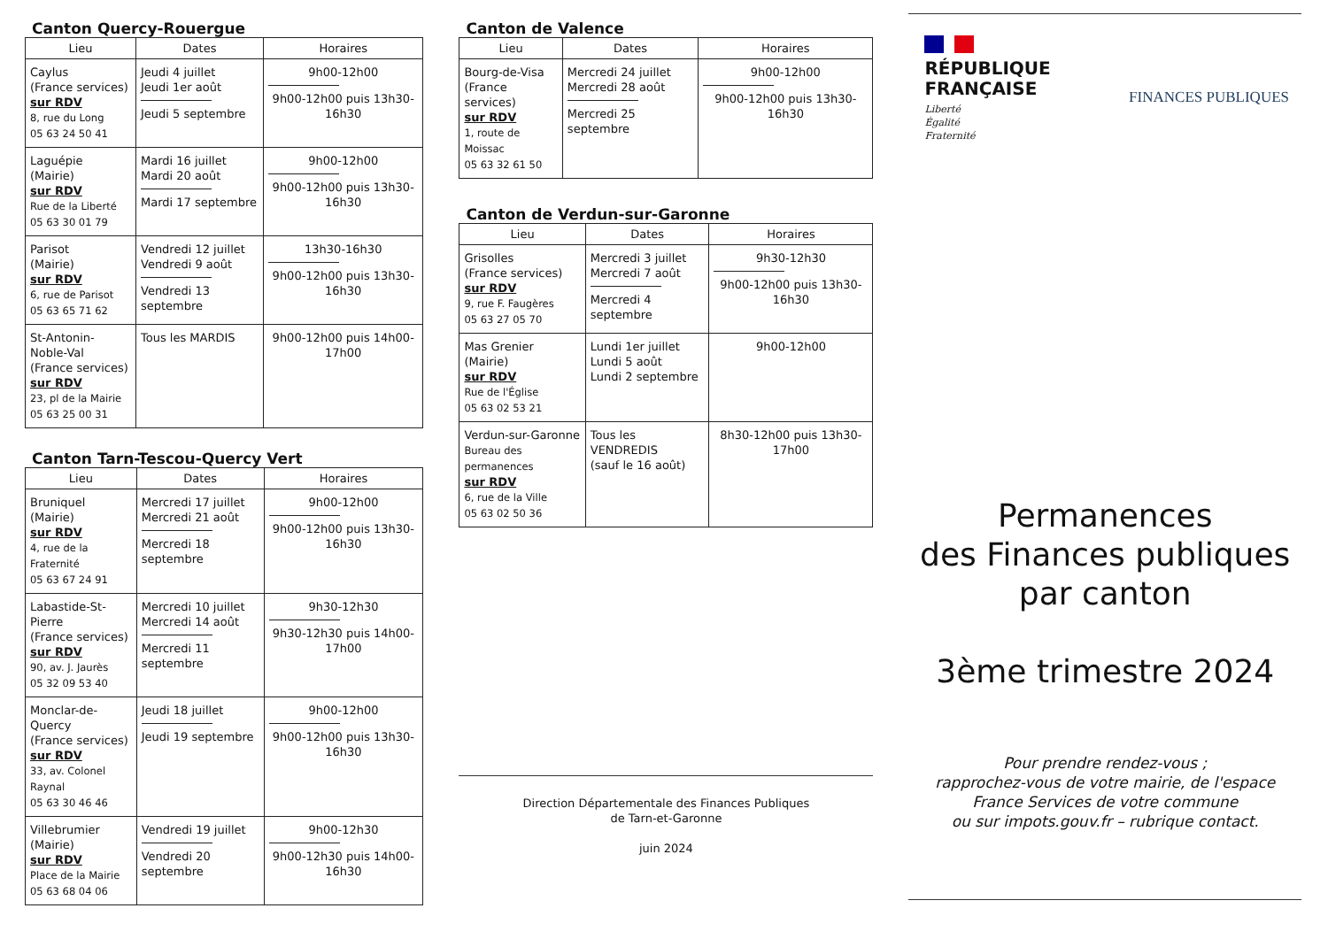Canton Quercy-Rouergue
| Lieu | Dates | Horaires |
| --- | --- | --- |
| Caylus (France services) sur RDV 8, rue du Long 05 63 24 50 41 | Jeudi 4 juillet Jeudi 1er août Jeudi 5 septembre | 9h00-12h00 9h00-12h00 puis 13h30-16h30 |
| Laguépie (Mairie) sur RDV Rue de la Liberté 05 63 30 01 79 | Mardi 16 juillet Mardi 20 août Mardi 17 septembre | 9h00-12h00 9h00-12h00 puis 13h30-16h30 |
| Parisot (Mairie) sur RDV 6, rue de Parisot 05 63 65 71 62 | Vendredi 12 juillet Vendredi 9 août Vendredi 13 septembre | 13h30-16h30 9h00-12h00 puis 13h30-16h30 |
| St-Antonin-Noble-Val (France services) sur RDV 23, pl de la Mairie 05 63 25 00 31 | Tous les MARDIS | 9h00-12h00 puis 14h00-17h00 |
Canton Tarn-Tescou-Quercy Vert
| Lieu | Dates | Horaires |
| --- | --- | --- |
| Bruniquel (Mairie) sur RDV 4, rue de la Fraternité 05 63 67 24 91 | Mercredi 17 juillet Mercredi 21 août Mercredi 18 septembre | 9h00-12h00 9h00-12h00 puis 13h30-16h30 |
| Labastide-St-Pierre (France services) sur RDV 90, av. J. Jaurès 05 32 09 53 40 | Mercredi 10 juillet Mercredi 14 août Mercredi 11 septembre | 9h30-12h30 9h30-12h30 puis 14h00-17h00 |
| Monclar-de-Quercy (France services) sur RDV 33, av. Colonel Raynal 05 63 30 46 46 | Jeudi 18 juillet Jeudi 19 septembre | 9h00-12h00 9h00-12h00 puis 13h30-16h30 |
| Villebrumier (Mairie) sur RDV Place de la Mairie 05 63 68 04 06 | Vendredi 19 juillet Vendredi 20 septembre | 9h00-12h30 9h00-12h30 puis 14h00-16h30 |
Canton de Valence
| Lieu | Dates | Horaires |
| --- | --- | --- |
| Bourg-de-Visa (France services) sur RDV 1, route de Moissac 05 63 32 61 50 | Mercredi 24 juillet Mercredi 28 août Mercredi 25 septembre | 9h00-12h00 9h00-12h00 puis 13h30-16h30 |
Canton de Verdun-sur-Garonne
| Lieu | Dates | Horaires |
| --- | --- | --- |
| Grisolles (France services) sur RDV 9, rue F. Faugères 05 63 27 05 70 | Mercredi 3 juillet Mercredi 7 août Mercredi 4 septembre | 9h30-12h30 9h00-12h00 puis 13h30-16h30 |
| Mas Grenier (Mairie) sur RDV Rue de l'Église 05 63 02 53 21 | Lundi 1er juillet Lundi 5 août Lundi 2 septembre | 9h00-12h00 |
| Verdun-sur-Garonne Bureau des permanences sur RDV 6, rue de la Ville 05 63 02 50 36 | Tous les VENDREDIS (sauf le 16 août) | 8h30-12h00 puis 13h30-17h00 |
Direction Départementale des Finances Publiques
de Tarn-et-Garonne
juin 2024
RÉPUBLIQUE
FRANÇAISE
Liberté
Égalité
Fraternité
FINANCES PUBLIQUES
Permanences
des Finances publiques
par canton
3ème trimestre 2024
Pour prendre rendez-vous ;
rapprochez-vous de votre mairie, de l'espace France Services de votre commune
ou sur impots.gouv.fr – rubrique contact.